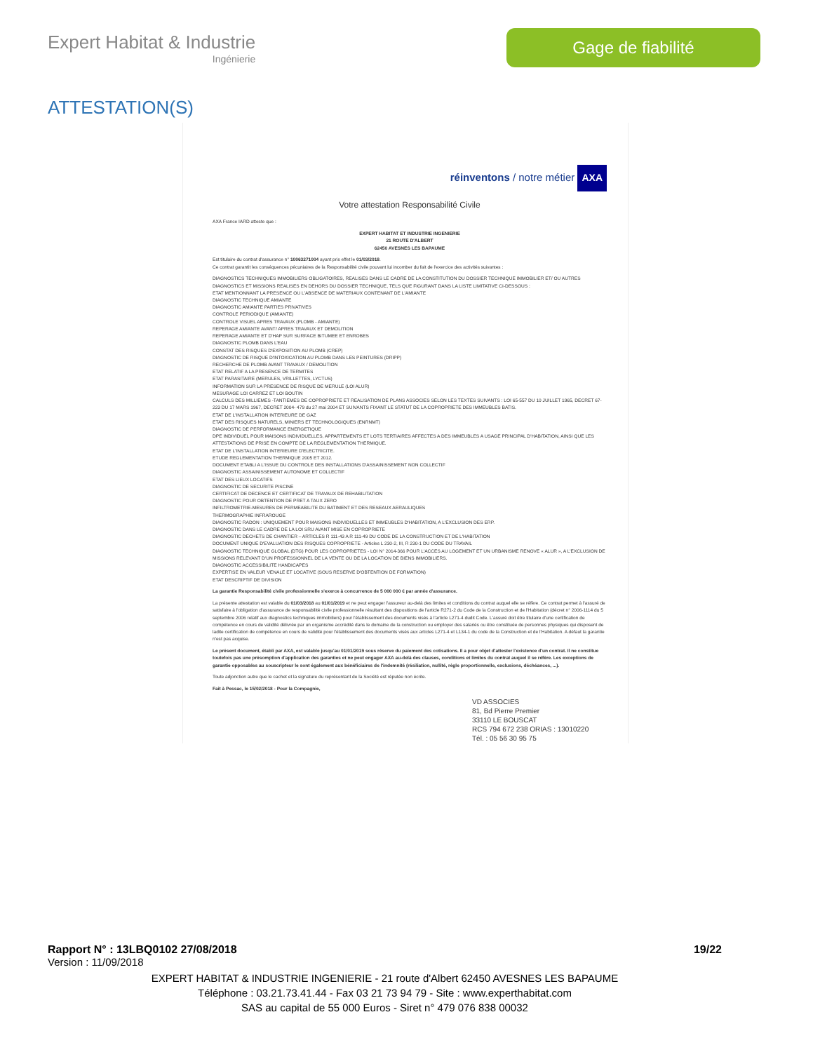Expert Habitat & Industrie
Ingénierie
Gage de fiabilité
ATTESTATION(S)
réinventons / notre métier AXA
Votre attestation Responsabilité Civile
AXA France IARD atteste que :
EXPERT HABITAT ET INDUSTRIE INGENIERIE
21 ROUTE D'ALBERT
62450 AVESNES LES BAPAUME
Est titulaire du contrat d'assurance n° 10063271004 ayant pris effet le 01/03/2018.
Ce contrat garantit les conséquences pécuniaires de la Responsabilité civile pouvant lui incomber du fait de l'exercice des activités suivantes :
DIAGNOSTICS TECHNIQUES IMMOBILIERS OBLIGATOIRES, REALISES DANS LE CADRE DE LA CONSTITUTION DU DOSSIER TECHNIQUE IMMOBILIER ET/ OU AUTRES DIAGNOSTICS ET MISSIONS REALISES EN DEHORS DU DOSSIER TECHNIQUE, TELS QUE FIGURANT DANS LA LISTE LIMITATIVE CI-DESSOUS :
ETAT MENTIONNANT LA PRESENCE OU L'ABSENCE DE MATERIAUX CONTENANT DE L'AMIANTE
DIAGNOSTIC TECHNIQUE AMIANTE
DIAGNOSTIC AMIANTE PARTIES PRIVATIVES
CONTROLE PERIODIQUE (AMIANTE)
CONTROLE VISUEL APRES TRAVAUX (PLOMB - AMIANTE)
REPERAGE AMIANTE AVANT/ APRES TRAVAUX ET DEMOLITION
REPERAGE AMIANTE ET D'HAP SUR SURFACE BITUMEE ET ENROBES
DIAGNOSTIC PLOMB DANS L'EAU
CONSTAT DES RISQUES D'EXPOSITION AU PLOMB (CREP)
DIAGNOSTIC DE RISQUE D'INTOXICATION AU PLOMB DANS LES PEINTURES (DRIPP)
RECHERCHE DE PLOMB AVANT TRAVAUX / DEMOLITION
ETAT RELATIF A LA PRESENCE DE TERMITES
ETAT PARASITAIRE (MERULES, VRILLETTES, LYCTUS)
INFORMATION SUR LA PRESENCE DE RISQUE DE MERULE (LOI ALUR)
MESURAGE LOI CARREZ ET LOI BOUTIN
CALCULS DES MILLIEMES -TANTIEMES DE COPROPRIETE ET REALISATION DE PLANS ASSOCIES SELON LES TEXTES SUIVANTS : LOI 65-557 DU 10 JUILLET 1965, DECRET 67-223 DU 17 MARS 1967, DECRET 2004- 479 du 27 mai 2004 ET SUIVANTS FIXANT LE STATUT DE LA COPROPRIETE DES IMMEUBLES BATIS.
ETAT DE L'INSTALLATION INTERIEURE DE GAZ
ETAT DES RISQUES NATURELS, MINIERS ET TECHNOLOGIQUES (ENRNMT)
DIAGNOSTIC DE PERFORMANCE ENERGETIQUE
DPE INDIVIDUEL POUR MAISONS INDIVIDUELLES, APPARTEMENTS ET LOTS TERTIAIRES AFFECTES A DES IMMEUBLES A USAGE PRINCIPAL D'HABITATION, AINSI QUE LES ATTESTATIONS DE PRISE EN COMPTE DE LA REGLEMENTATION THERMIQUE.
ETAT DE L'INSTALLATION INTERIEURE D'ELECTRICITE.
ETUDE REGLEMENTATION THERMIQUE 2005 ET 2012.
DOCUMENT ETABLI A L'ISSUE DU CONTROLE DES INSTALLATIONS D'ASSAINISSEMENT NON COLLECTIF
DIAGNOSTIC ASSAINISSEMENT AUTONOME ET COLLECTIF
ETAT DES LIEUX LOCATIFS
DIAGNOSTIC DE SECURITE PISCINE
CERTIFICAT DE DECENCE ET CERTIFICAT DE TRAVAUX DE REHABILITATION
DIAGNOSTIC POUR OBTENTION DE PRET A TAUX ZERO
INFILTROMETRIE-MESURES DE PERMEABILITE DU BATIMENT ET DES RESEAUX AERAULIQUES
THERMOGRAPHIE INFRAROUGE
DIAGNOSTIC RADON : UNIQUEMENT POUR MAISONS INDIVIDUELLES ET IMMEUBLES D'HABITATION, A L'EXCLUSION DES ERP.
DIAGNOSTIC DANS LE CADRE DE LA LOI SRU AVANT MISE EN COPROPRIETE
DIAGNOSTIC DECHETS DE CHANTIER – ARTICLES R 111-43 A R 111-49 DU CODE DE LA CONSTRUCTION ET DE L'HABITATION
DOCUMENT UNIQUE D'EVALUATION DES RISQUES COPROPRIETE - Articles L 230-2, III, R 230-1 DU CODE DU TRAVAIL
DIAGNOSTIC TECHNIQUE GLOBAL (DTG) POUR LES COPROPRIETES - LOI N° 2014-366 POUR L'ACCES AU LOGEMENT ET UN URBANISME RENOVE « ALUR », A L'EXCLUSION DE MISSIONS RELEVANT D'UN PROFESSIONNEL DE LA VENTE OU DE LA LOCATION DE BIENS IMMOBILIERS.
DIAGNOSTIC ACCESSIBILITE HANDICAPES
EXPERTISE EN VALEUR VENALE ET LOCATIVE (SOUS RESERVE D'OBTENTION DE FORMATION)
ETAT DESCRIPTIF DE DIVISION
La garantie Responsabilité civile professionnelle s'exerce à concurrence de 5 000 000 € par année d'assurance.
La présente attestation est valable du 01/03/2018 au 01/01/2019 et ne peut engager l'assureur au-delà des limites et conditions du contrat auquel elle se réfère. Ce contrat permet à l'assuré de satisfaire à l'obligation d'assurance de responsabilité civile professionnelle résultant des dispositions de l'article R271-2 du Code de la Construction et de l'Habitation (décret n° 2006-1114 du 5 septembre 2006 relatif aux diagnostics techniques immobiliers) pour l'établissement des documents visés à l'article L271-4 dudit Code. L'assuré doit être titulaire d'une certification de compétence en cours de validité délivrée par un organisme accrédité dans le domaine de la construction ou employer des salariés ou être constituée de personnes physiques qui disposent de ladite certification de compétence en cours de validité pour l'établissement des documents visés aux articles L271-4 et L134-1 du code de la Construction et de l'Habitation. A défaut la garantie n'est pas acquise.
Le présent document, établi par AXA, est valable jusqu'au 01/01/2019 sous réserve du paiement des cotisations. Il a pour objet d'attester l'existence d'un contrat. Il ne constitue toutefois pas une présomption d'application des garanties et ne peut engager AXA au-delà des clauses, conditions et limites du contrat auquel il se réfère. Les exceptions de garantie opposables au souscripteur le sont également aux bénéficiaires de l'indemnité (résiliation, nullité, règle proportionnelle, exclusions, déchéances, ...).
Toute adjonction autre que le cachet et la signature du représentant de la Société est réputée non écrite.
Fait à Pessac, le 15/02/2018 - Pour la Compagnie,
VD ASSOCIES
81, Bd Pierre Premier
33110 LE BOUSCAT
RCS 794 672 238 ORIAS : 13010220
Tél. : 05 56 30 95 75
Rapport N° : 13LBQ0102 27/08/2018 19/22
Version : 11/09/2018
EXPERT HABITAT & INDUSTRIE INGENIERIE - 21 route d'Albert 62450 AVESNES LES BAPAUME
Téléphone : 03.21.73.41.44 - Fax 03 21 73 94 79 - Site : www.experthabitat.com
SAS au capital de 55 000 Euros - Siret n° 479 076 838 00032